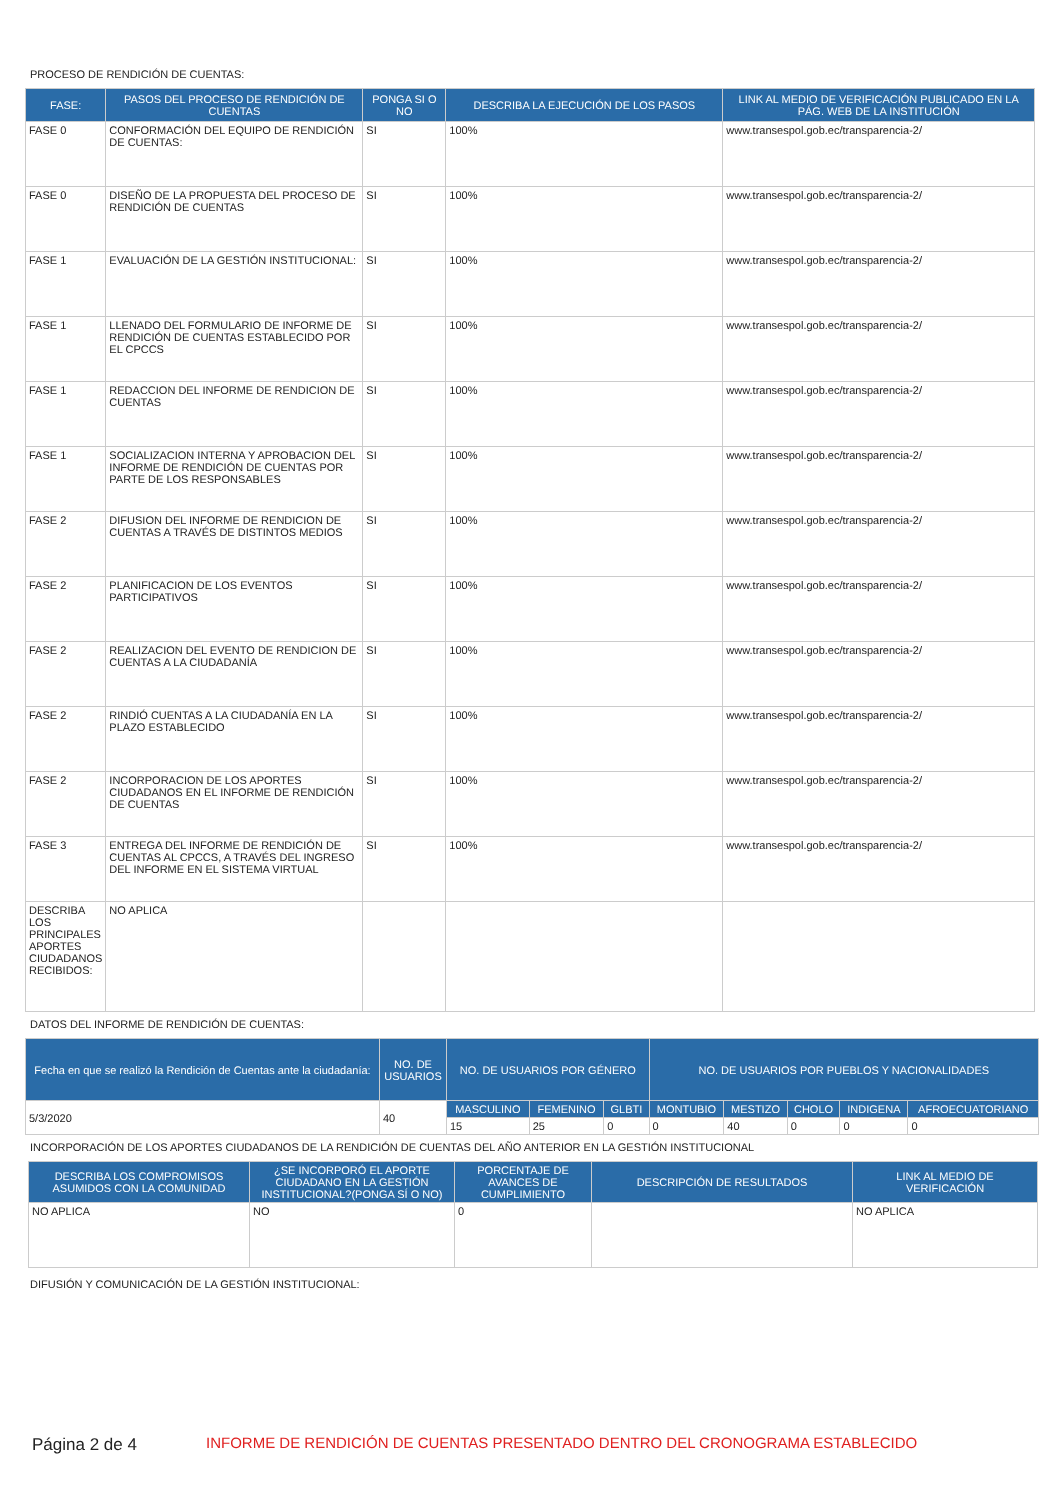PROCESO DE RENDICIÓN DE CUENTAS:
| FASE: | PASOS DEL PROCESO DE RENDICIÓN DE CUENTAS | PONGA SI O NO | DESCRIBA LA EJECUCIÓN DE LOS PASOS | LINK AL MEDIO DE VERIFICACIÓN PUBLICADO EN LA PÁG. WEB DE LA INSTITUCIÓN |
| --- | --- | --- | --- | --- |
| FASE 0 | CONFORMACIÓN DEL EQUIPO DE RENDICIÓN DE CUENTAS: | SI | 100% | www.transespol.gob.ec/transparencia-2/ |
| FASE 0 | DISEÑO DE LA PROPUESTA DEL PROCESO DE RENDICIÓN DE CUENTAS | SI | 100% | www.transespol.gob.ec/transparencia-2/ |
| FASE 1 | EVALUACIÓN DE LA GESTIÓN INSTITUCIONAL: | SI | 100% | www.transespol.gob.ec/transparencia-2/ |
| FASE 1 | LLENADO DEL FORMULARIO DE INFORME DE RENDICIÓN DE CUENTAS ESTABLECIDO POR EL CPCCS | SI | 100% | www.transespol.gob.ec/transparencia-2/ |
| FASE 1 | REDACCION DEL INFORME DE RENDICION DE CUENTAS | SI | 100% | www.transespol.gob.ec/transparencia-2/ |
| FASE 1 | SOCIALIZACION INTERNA Y APROBACION DEL INFORME DE RENDICIÓN DE CUENTAS POR PARTE DE LOS RESPONSABLES | SI | 100% | www.transespol.gob.ec/transparencia-2/ |
| FASE 2 | DIFUSION DEL INFORME DE RENDICION DE CUENTAS A TRAVÉS DE DISTINTOS MEDIOS | SI | 100% | www.transespol.gob.ec/transparencia-2/ |
| FASE 2 | PLANIFICACION DE LOS EVENTOS PARTICIPATIVOS | SI | 100% | www.transespol.gob.ec/transparencia-2/ |
| FASE 2 | REALIZACION DEL EVENTO DE RENDICION DE CUENTAS A LA CIUDADANÍA | SI | 100% | www.transespol.gob.ec/transparencia-2/ |
| FASE 2 | RINDIÓ CUENTAS A LA CIUDADANÍA EN LA PLAZO ESTABLECIDO | SI | 100% | www.transespol.gob.ec/transparencia-2/ |
| FASE 2 | INCORPORACION DE LOS APORTES CIUDADANOS EN EL INFORME DE RENDICIÓN DE CUENTAS | SI | 100% | www.transespol.gob.ec/transparencia-2/ |
| FASE 3 | ENTREGA DEL INFORME DE RENDICIÓN DE CUENTAS AL CPCCS, A TRAVÉS DEL INGRESO DEL INFORME EN EL SISTEMA VIRTUAL | SI | 100% | www.transespol.gob.ec/transparencia-2/ |
| DESCRIBA LOS PRINCIPALES APORTES CIUDADANOS RECIBIDOS: | NO APLICA | | | |
DATOS DEL INFORME DE RENDICIÓN DE CUENTAS:
| Fecha en que se realizó la Rendición de Cuentas ante la ciudadanía: | NO. DE USUARIOS | NO. DE USUARIOS POR GÉNERO | | | NO. DE USUARIOS POR PUEBLOS Y NACIONALIDADES | | | | |
| --- | --- | --- | --- | --- | --- | --- | --- | --- | --- |
| 5/3/2020 | 40 | MASCULINO | FEMENINO | GLBTI | MONTUBIO | MESTIZO | CHOLO | INDIGENA | AFROECUATORIANO |
| | | 15 | 25 | 0 | 0 | 40 | 0 | 0 | 0 |
INCORPORACIÓN DE LOS APORTES CIUDADANOS DE LA RENDICIÓN DE CUENTAS DEL AÑO ANTERIOR EN LA GESTIÓN INSTITUCIONAL
| DESCRIBA LOS COMPROMISOS ASUMIDOS CON LA COMUNIDAD | ¿SE INCORPORÓ EL APORTE CIUDADANO EN LA GESTIÓN INSTITUCIONAL?(PONGA SÍ O NO) | PORCENTAJE DE AVANCES DE CUMPLIMIENTO | DESCRIPCIÓN DE RESULTADOS | LINK AL MEDIO DE VERIFICACIÓN |
| --- | --- | --- | --- | --- |
| NO APLICA | NO | 0 | | NO APLICA |
DIFUSIÓN Y COMUNICACIÓN DE LA GESTIÓN INSTITUCIONAL:
Página 2 de 4
INFORME DE RENDICIÓN DE CUENTAS PRESENTADO DENTRO DEL CRONOGRAMA ESTABLECIDO